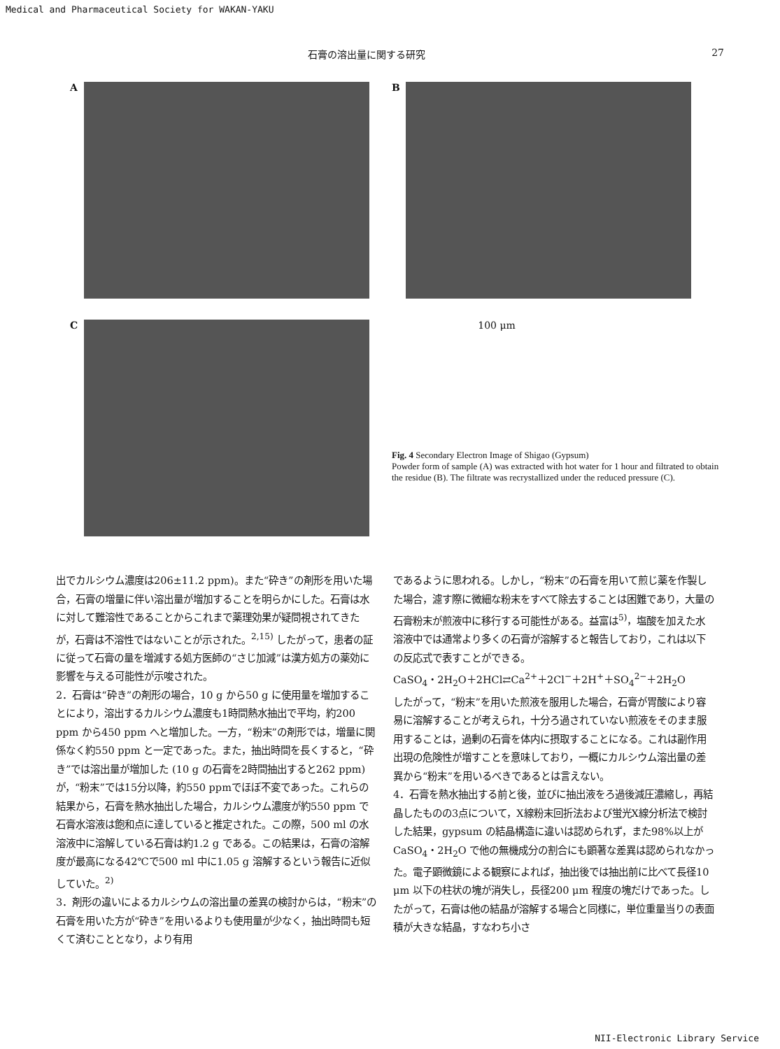Medical and Pharmaceutical Society for WAKAN-YAKU
石膏の溶出量に関する研究 27
A
C
B
100 μm
Fig. 4 Secondary Electron Image of Shigao (Gypsum)
Powder form of sample (A) was extracted with hot water for 1 hour and filtrated to obtain the residue (B). The filtrate was recrystallized under the reduced pressure (C).
出でカルシウム濃度は206±11.2 ppm)。また“砕き”の剤形を用いた場合，石膏の増量に伴い溶出量が増加することを明らかにした。石膏は水に対して難溶性であることからこれまで薬理効果が疑問視されてきたが，石膏は不溶性ではないことが示された。<sup>2,15)</sup> したがって，患者の証に従って石膏の量を増減する処方医師の“さじ加減”は漢方処方の薬効に影響を与える可能性が示唆された。
2．石膏は“砕き”の剤形の場合，10 g から50 g に使用量を増加することにより，溶出するカルシウム濃度も1時間熱水抽出で平均，約200 ppm から450 ppm へと増加した。一方，“粉末”の剤形では，増量に関係なく約550 ppm と一定であった。また，抽出時間を長くすると，“砕き”では溶出量が増加した (10 g の石膏を2時間抽出すると262 ppm) が，“粉末”では15分以降，約550 ppmでほぼ不変であった。これらの結果から，石膏を熱水抽出した場合，カルシウム濃度が約550 ppm で石膏水溶液は飽和点に達していると推定された。この際，500 ml の水溶液中に溶解している石膏は約1.2 g である。この結果は，石膏の溶解度が最高になる42℃で500 ml 中に1.05 g 溶解するという報告に近似していた。<sup>2)</sup>
3．剤形の違いによるカルシウムの溶出量の差異の検討からは，“粉末”の石膏を用いた方が“砕き”を用いるよりも使用量が少なく，抽出時間も短くて済むこととなり，より有用
であるように思われる。しかし，“粉末”の石膏を用いて煎じ薬を作製した場合，濾す際に微細な粉末をすべて除去することは困難であり，大量の石膏粉末が煎液中に移行する可能性がある。益富は<sup>5)</sup>，塩酸を加えた水溶液中では通常より多くの石膏が溶解すると報告しており，これは以下の反応式で表すことができる。
CaSO<sub>4</sub>・2H<sub>2</sub>O＋2HCl⇄Ca<sup>2+</sup>＋2Cl<sup>−</sup>＋2H<sup>+</sup>＋SO<sub>4</sub><sup>2−</sup>＋2H<sub>2</sub>O
したがって，“粉末”を用いた煎液を服用した場合，石膏が胃酸により容易に溶解することが考えられ，十分ろ過されていない煎液をそのまま服用することは，過剰の石膏を体内に摂取することになる。これは副作用出現の危険性が増すことを意味しており，一概にカルシウム溶出量の差異から“粉末”を用いるべきであるとは言えない。
4．石膏を熱水抽出する前と後，並びに抽出液をろ過後減圧濃縮し，再結晶したものの3点について，X線粉末回折法および蛍光X線分析法で検討した結果，gypsum の結晶構造に違いは認められず，また98%以上が CaSO<sub>4</sub>・2H<sub>2</sub>O で他の無機成分の割合にも顕著な差異は認められなかった。電子顕微鏡による観察によれば，抽出後では抽出前に比べて長径10 μm 以下の柱状の塊が消失し，長径200 μm 程度の塊だけであった。したがって，石膏は他の結晶が溶解する場合と同様に，単位重量当りの表面積が大きな結晶，すなわち小さ
NII-Electronic Library Service